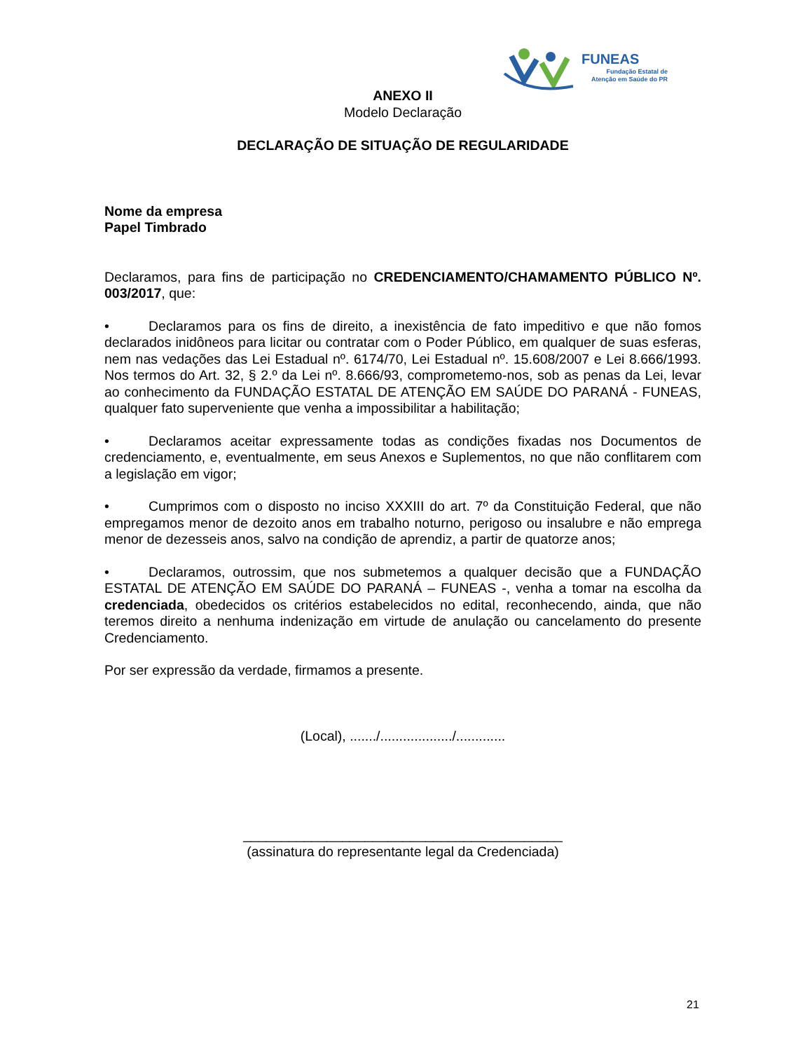FUNEAS
Fundação Estatal de
Atenção em Saúde do PR
ANEXO II
Modelo Declaração
DECLARAÇÃO DE SITUAÇÃO DE REGULARIDADE
Nome da empresa
Papel Timbrado
Declaramos, para fins de participação no CREDENCIAMENTO/CHAMAMENTO PÚBLICO Nº. 003/2017, que:
• Declaramos para os fins de direito, a inexistência de fato impeditivo e que não fomos declarados inidôneos para licitar ou contratar com o Poder Público, em qualquer de suas esferas, nem nas vedações das Lei Estadual nº. 6174/70, Lei Estadual nº. 15.608/2007 e Lei 8.666/1993. Nos termos do Art. 32, § 2.º da Lei nº. 8.666/93, comprometemo-nos, sob as penas da Lei, levar ao conhecimento da FUNDAÇÃO ESTATAL DE ATENÇÃO EM SAÚDE DO PARANÁ - FUNEAS, qualquer fato superveniente que venha a impossibilitar a habilitação;
• Declaramos aceitar expressamente todas as condições fixadas nos Documentos de credenciamento, e, eventualmente, em seus Anexos e Suplementos, no que não conflitarem com a legislação em vigor;
• Cumprimos com o disposto no inciso XXXIII do art. 7º da Constituição Federal, que não empregamos menor de dezoito anos em trabalho noturno, perigoso ou insalubre e não emprega menor de dezesseis anos, salvo na condição de aprendiz, a partir de quatorze anos;
• Declaramos, outrossim, que nos submetemos a qualquer decisão que a FUNDAÇÃO ESTATAL DE ATENÇÃO EM SAÚDE DO PARANÁ – FUNEAS -, venha a tomar na escolha da credenciada, obedecidos os critérios estabelecidos no edital, reconhecendo, ainda, que não teremos direito a nenhuma indenização em virtude de anulação ou cancelamento do presente Credenciamento.
Por ser expressão da verdade, firmamos a presente.
(Local), ......./.................../.............
__________________________________________
(assinatura do representante legal da Credenciada)
21